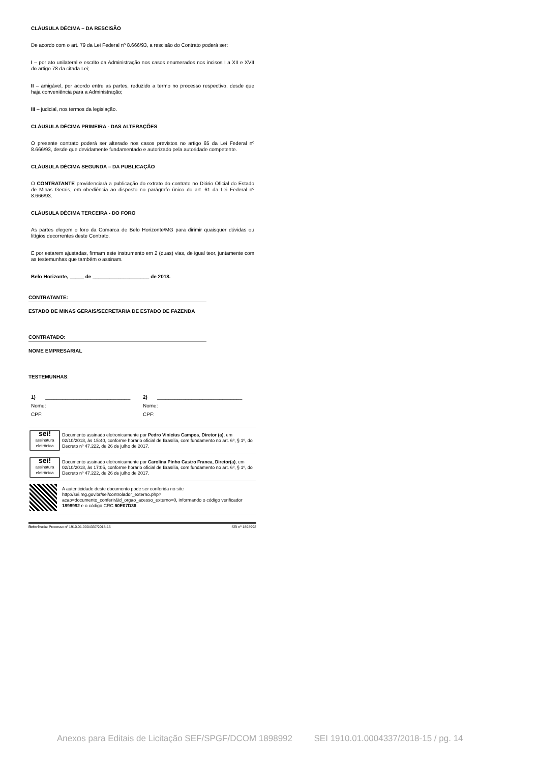CLÁUSULA DÉCIMA – DA RESCISÃO
De acordo com o art. 79 da Lei Federal nº 8.666/93, a rescisão do Contrato poderá ser:
I – por ato unilateral e escrito da Administração nos casos enumerados nos incisos I a XII e XVII do artigo 78 da citada Lei;
II – amigável, por acordo entre as partes, reduzido a termo no processo respectivo, desde que haja conveniência para a Administração;
III – judicial, nos termos da legislação.
CLÁUSULA DÉCIMA PRIMEIRA - DAS ALTERAÇÕES
O presente contrato poderá ser alterado nos casos previstos no artigo 65 da Lei Federal nº 8.666/93, desde que devidamente fundamentado e autorizado pela autoridade competente.
CLÁUSULA DÉCIMA SEGUNDA – DA PUBLICAÇÃO
O CONTRATANTE providenciará a publicação do extrato do contrato no Diário Oficial do Estado de Minas Gerais, em obediência ao disposto no parágrafo único do art. 61 da Lei Federal nº 8.666/93.
CLÁUSULA DÉCIMA TERCEIRA - DO FORO
As partes elegem o foro da Comarca de Belo Horizonte/MG para dirimir quaisquer dúvidas ou litígios decorrentes deste Contrato.
E por estarem ajustadas, firmam este instrumento em 2 (duas) vias, de igual teor, juntamente com as testemunhas que também o assinam.
Belo Horizonte, _____ de ____________________ de 2018.
CONTRATANTE:
ESTADO DE MINAS GERAIS/SECRETARIA DE ESTADO DE FAZENDA
CONTRATADO:
NOME EMPRESARIAL
TESTEMUNHAS:
| 1) ______________________________ | 2) ______________________________ |
| Nome: | Nome: |
| CPF: | CPF: |
| sei! assinatura eletrônica | Documento assinado eletronicamente por Pedro Vinicius Campos , Diretor (a) , em 02/10/2018, às 15:40, conforme horário oficial de Brasília, com fundamento no art. 6º, § 1º, do Decreto nº 47.222, de 26 de julho de 2017 . |
| sei! assinatura eletrônica | Documento assinado eletronicamente por Carolina Pinho Castro Franca , Diretor(a) , em 02/10/2018, às 17:05, conforme horário oficial de Brasília, com fundamento no art. 6º, § 1º, do Decreto nº 47.222, de 26 de julho de 2017 . |
| | A autenticidade deste documento pode ser conferida no site http://sei.mg.gov.br/sei/controlador_externo.php?acao=documento_conferir&id_orgao_acesso_externo=0 , informando o código verificador 1898992 e o código CRC 60E07D36 . |
Referência: Processo nº 1910.01.0004337/2018-15 SEI nº 1898992
Anexos para Editais de Licitação SEF/SPGF/DCOM 1898992 SEI 1910.01.0004337/2018-15 / pg. 14